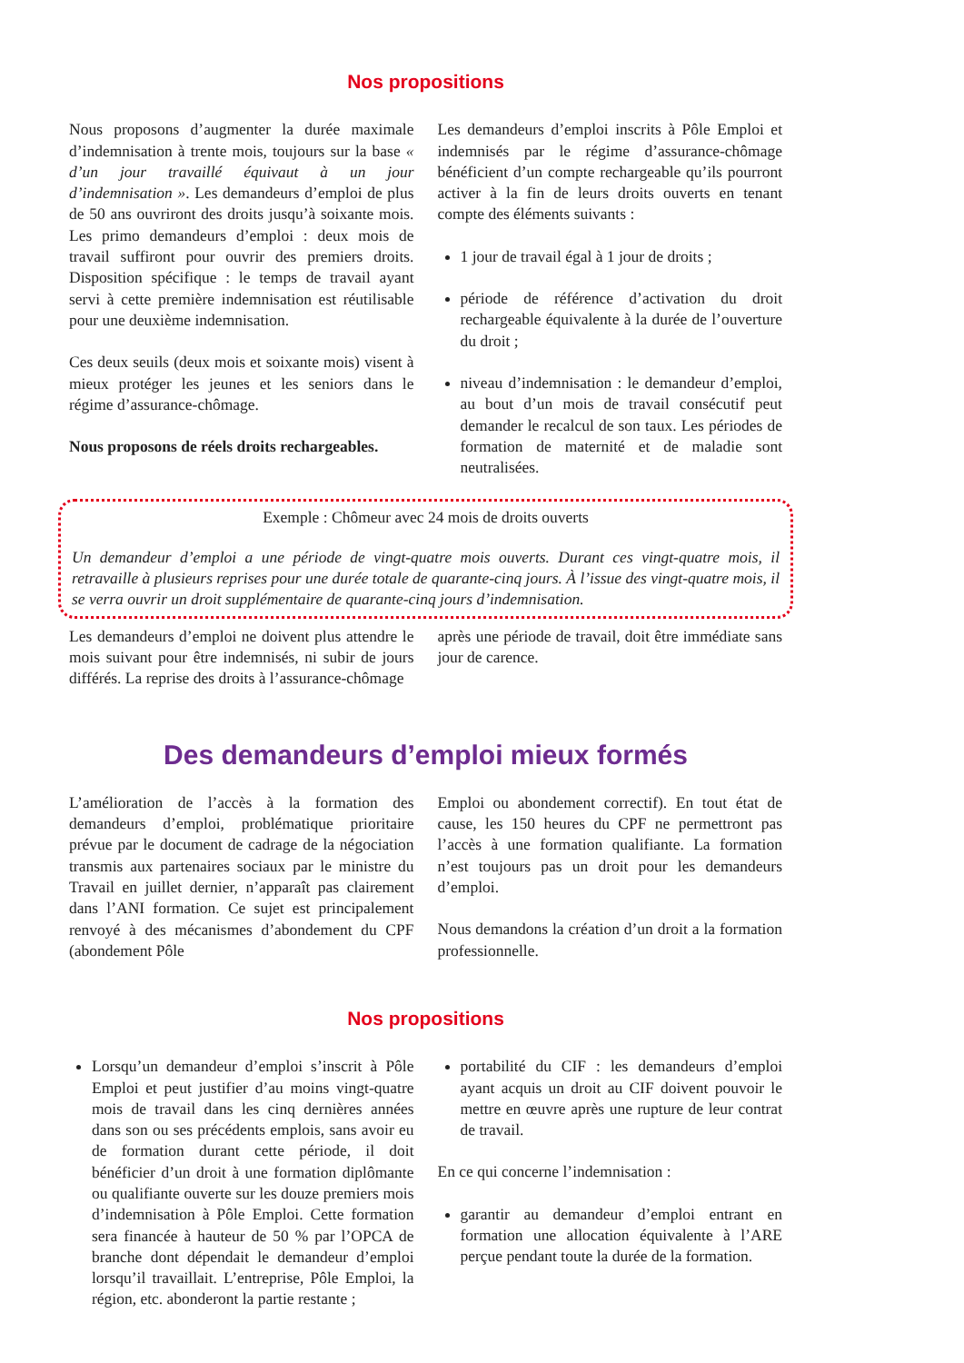Nos propositions
Nous proposons d’augmenter la durée maximale d’indemnisation à trente mois, toujours sur la base « d’un jour travaillé équivaut à un jour d’indemnisation ». Les demandeurs d’emploi de plus de 50 ans ouvriront des droits jusqu’à soixante mois. Les primo demandeurs d’emploi : deux mois de travail suffiront pour ouvrir des premiers droits. Disposition spécifique : le temps de travail ayant servi à cette première indemnisation est réutilisable pour une deuxième indemnisation.
Ces deux seuils (deux mois et soixante mois) visent à mieux protéger les jeunes et les seniors dans le régime d’assurance-chômage.
Nous proposons de réels droits rechargeables.
Les demandeurs d’emploi inscrits à Pôle Emploi et indemnisés par le régime d’assurance-chômage bénéficient d’un compte rechargeable qu’ils pourront activer à la fin de leurs droits ouverts en tenant compte des éléments suivants :
1 jour de travail égal à 1 jour de droits ;
période de référence d’activation du droit rechargeable équivalente à la durée de l’ouverture du droit ;
niveau d’indemnisation : le demandeur d’emploi, au bout d’un mois de travail consécutif peut demander le recalcul de son taux. Les périodes de formation de maternité et de maladie sont neutralisées.
Exemple : Chômeur avec 24 mois de droits ouverts
Un demandeur d’emploi a une période de vingt-quatre mois ouverts. Durant ces vingt-quatre mois, il retravaille à plusieurs reprises pour une durée totale de quarante-cinq jours. À l’issue des vingt-quatre mois, il se verra ouvrir un droit supplémentaire de quarante-cinq jours d’indemnisation.
Les demandeurs d’emploi ne doivent plus attendre le mois suivant pour être indemnisés, ni subir de jours différés. La reprise des droits à l’assurance-chômage
après une période de travail, doit être immédiate sans jour de carence.
Des demandeurs d’emploi mieux formés
L’amélioration de l’accès à la formation des demandeurs d’emploi, problématique prioritaire prévue par le document de cadrage de la négociation transmis aux partenaires sociaux par le ministre du Travail en juillet dernier, n’apparaît pas clairement dans l’ANI formation. Ce sujet est principalement renvoyé à des mécanismes d’abondement du CPF (abondement Pôle
Emploi ou abondement correctif). En tout état de cause, les 150 heures du CPF ne permettront pas l’accès à une formation qualifiante. La formation n’est toujours pas un droit pour les demandeurs d’emploi.
Nous demandons la création d’un droit a la formation professionnelle.
Nos propositions
Lorsqu’un demandeur d’emploi s’inscrit à Pôle Emploi et peut justifier d’au moins vingt-quatre mois de travail dans les cinq dernières années dans son ou ses précédents emplois, sans avoir eu de formation durant cette période, il doit bénéficier d’un droit à une formation diplômante ou qualifiante ouverte sur les douze premiers mois d’indemnisation à Pôle Emploi. Cette formation sera financée à hauteur de 50 % par l’OPCA de branche dont dépendait le demandeur d’emploi lorsqu’il travaillait. L’entreprise, Pôle Emploi, la région, etc. abonderont la partie restante ;
portabilité du CIF : les demandeurs d’emploi ayant acquis un droit au CIF doivent pouvoir le mettre en œuvre après une rupture de leur contrat de travail.
En ce qui concerne l’indemnisation :
garantir au demandeur d’emploi entrant en formation une allocation équivalente à l’ARE perçue pendant toute la durée de la formation.